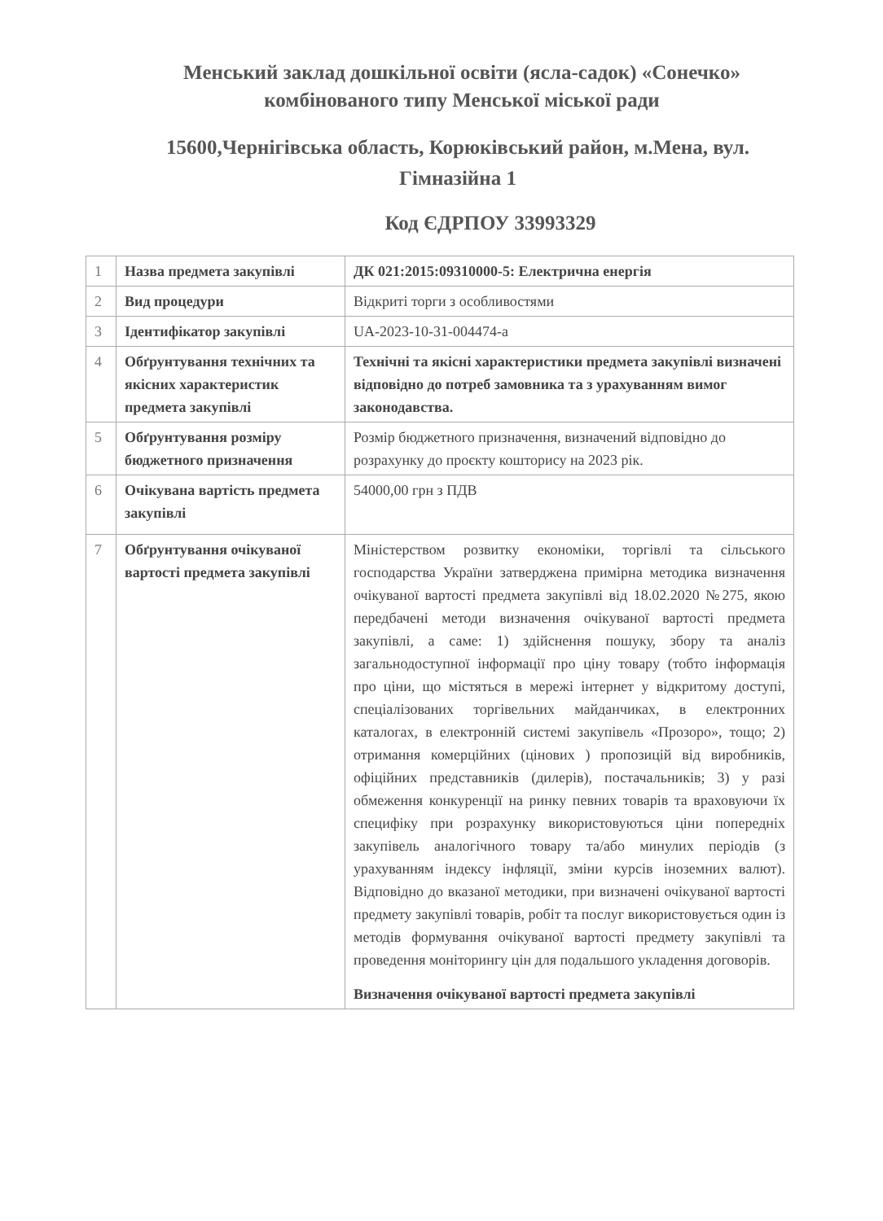Менський заклад дошкільної освіти (ясла-садок) «Сонечко» комбінованого типу Менської міської ради
15600,Чернігівська область, Корюківський район, м.Мена, вул. Гімназійна 1
Код ЄДРПОУ 33993329
| 1 | Назва предмета закупівлі | ДК 021:2015:09310000-5: Електрична енергія |
| 2 | Вид процедури | Відкриті торги з особливостями |
| 3 | Ідентифікатор закупівлі | UA-2023-10-31-004474-a |
| 4 | Обґрунтування технічних та якісних характеристик предмета закупівлі | Технічні та якісні характеристики предмета закупівлі визначені відповідно до потреб замовника та з урахуванням вимог законодавства. |
| 5 | Обґрунтування розміру бюджетного призначення | Розмір бюджетного призначення, визначений відповідно до розрахунку до проєкту кошторису на 2023 рік. |
| 6 | Очікувана вартість предмета закупівлі | 54000,00 грн з ПДВ |
| 7 | Обґрунтування очікуваної вартості предмета закупівлі | Міністерством розвитку економіки, торгівлі та сільського господарства України затверджена примірна методика визначення очікуваної вартості предмета закупівлі від 18.02.2020 №275, якою передбачені методи визначення очікуваної вартості предмета закупівлі, а саме: 1) здійснення пошуку, збору та аналіз загальнодоступної інформації про ціну товару (тобто інформація про ціни, що містяться в мережі інтернет у відкритому доступі, спеціалізованих торгівельних майданчиках, в електронних каталогах, в електронній системі закупівель «Прозоро», тощо; 2) отримання комерційних (цінових ) пропозицій від виробників, офіційних представників (дилерів), постачальників; 3) у разі обмеження конкуренції на ринку певних товарів та враховуючи їх специфіку при розрахунку використовуються ціни попередніх закупівель аналогічного товару та/або минулих періодів (з урахуванням індексу інфляції, зміни курсів іноземних валют). Відповідно до вказаної методики, при визначені очікуваної вартості предмету закупівлі товарів, робіт та послуг використовується один із методів формування очікуваної вартості предмету закупівлі та проведення моніторингу цін для подальшого укладення договорів. Визначення очікуваної вартості предмета закупівлі |